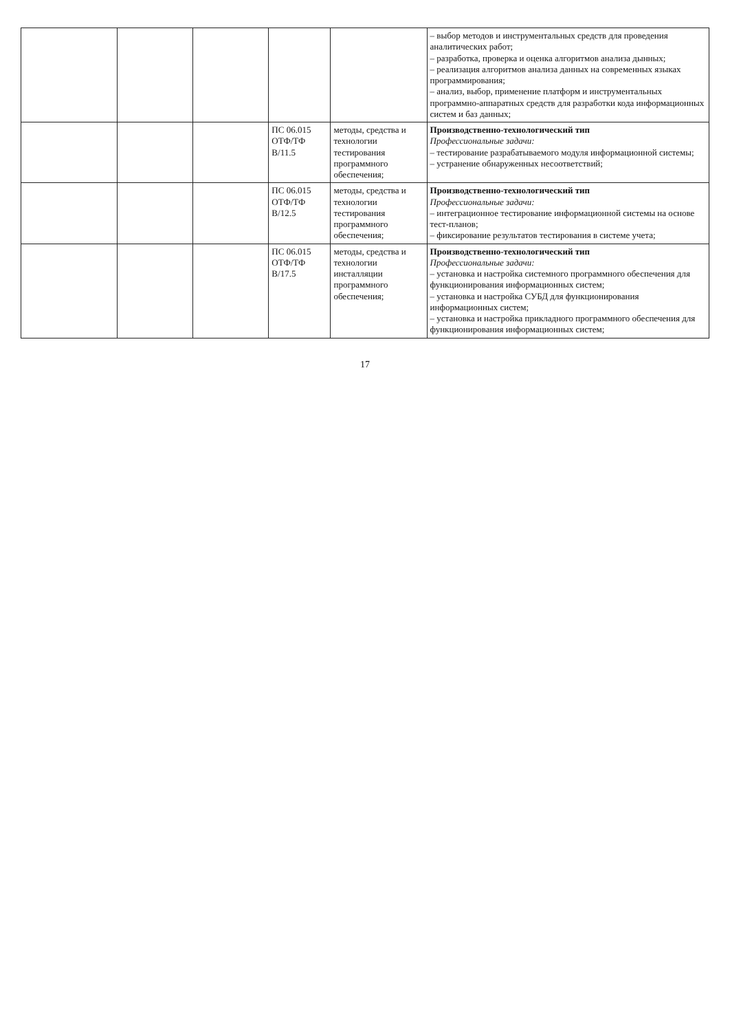| | | | | | – выбор методов и инструментальных средств для проведения аналитических работ; – разработка, проверка и оценка алгоритмов анализа дынных; – реализация алгоритмов анализа данных на современных языках программирования; – анализ, выбор, применение платформ и инструментальных программно-аппаратных средств для разработки кода информационных систем и баз данных; |
| | | | ПС 06.015 ОТФ/ТФ B/11.5 | методы, средства и технологии тестирования программного обеспечения; | Производственно-технологический тип Профессиональные задачи: – тестирование разрабатываемого модуля информационной системы; – устранение обнаруженных несоответствий; |
| | | | ПС 06.015 ОТФ/ТФ B/12.5 | методы, средства и технологии тестирования программного обеспечения; | Производственно-технологический тип Профессиональные задачи: – интеграционное тестирование информационной системы на основе тест-планов; – фиксирование результатов тестирования в системе учета; |
| | | | ПС 06.015 ОТФ/ТФ B/17.5 | методы, средства и технологии инсталляции программного обеспечения; | Производственно-технологический тип Профессиональные задачи: – установка и настройка системного программного обеспечения для функционирования информационных систем; – установка и настройка СУБД для функционирования информационных систем; – установка и настройка прикладного программного обеспечения для функционирования информационных систем; |
17